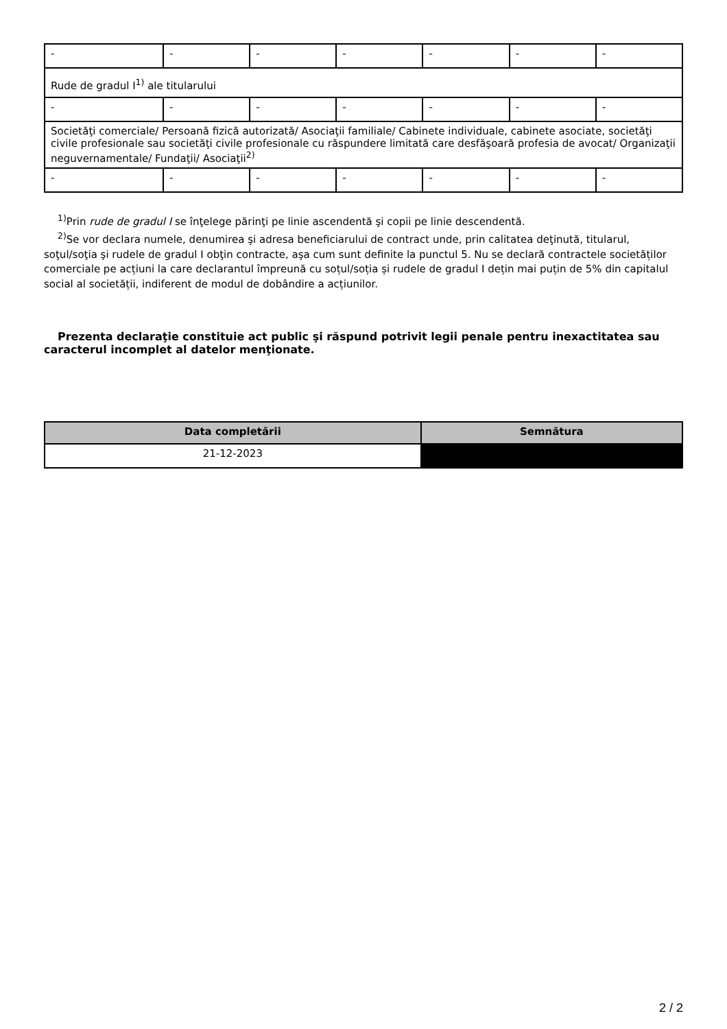| - | - | - | - | - | - | - |
| Rude de gradul I<sup>1)</sup> ale titularului | | | | | | |
| - | - | - | - | - | - | - |
| Societăţi comerciale/ Persoană fizică autorizată/ Asociaţii familiale/ Cabinete individuale, cabinete asociate, societăţi civile profesionale sau societăţi civile profesionale cu răspundere limitată care desfăşoară profesia de avocat/ Organizaţii neguvernamentale/ Fundaţii/ Asociaţii<sup>2)</sup> | | | | | | |
| - | - | - | - | - | - | - |
<sup>1)</sup> Prin rude de gradul I se înţelege părinţi pe linie ascendentă şi copii pe linie descendentă.
<sup>2)</sup> Se vor declara numele, denumirea şi adresa beneficiarului de contract unde, prin calitatea deţinută, titularul, soţul/soţia şi rudele de gradul I obţin contracte, aşa cum sunt definite la punctul 5. Nu se declară contractele societăților comerciale pe acțiuni la care declarantul împreună cu soțul/soția și rudele de gradul I dețin mai puțin de 5% din capitalul social al societății, indiferent de modul de dobândire a acțiunilor.
Prezenta declaraţie constituie act public şi răspund potrivit legii penale pentru inexactitatea sau caracterul incomplet al datelor menţionate.
| Data completării | Semnătura |
| --- | --- |
| 21-12-2023 | |
2 / 2